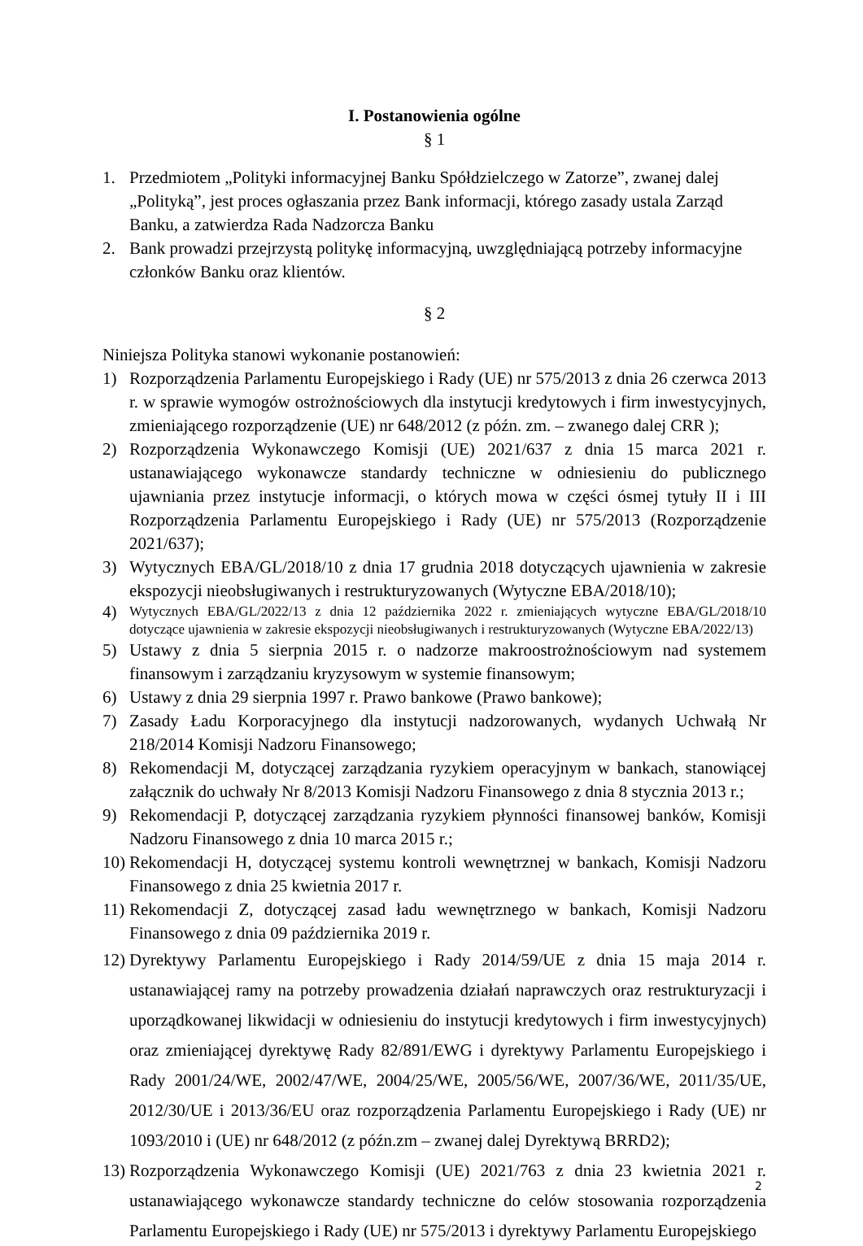I. Postanowienia ogólne
§ 1
1. Przedmiotem „Polityki informacyjnej Banku Spółdzielczego w Zatorze”, zwanej dalej „Polityką”, jest proces ogłaszania przez Bank informacji, którego zasady ustala Zarząd Banku, a zatwierdza Rada Nadzorcza Banku
2. Bank prowadzi przejrzystą politykę informacyjną, uwzględniającą potrzeby informacyjne członków Banku oraz klientów.
§ 2
Niniejsza Polityka stanowi wykonanie postanowień:
1) Rozporządzenia Parlamentu Europejskiego i Rady (UE) nr 575/2013 z dnia 26 czerwca 2013 r. w sprawie wymogów ostrożnościowych dla instytucji kredytowych i firm inwestycyjnych, zmieniającego rozporządzenie (UE) nr 648/2012 (z późn. zm. – zwanego dalej CRR );
2) Rozporządzenia Wykonawczego Komisji (UE) 2021/637 z dnia 15 marca 2021 r. ustanawiającego wykonawcze standardy techniczne w odniesieniu do publicznego ujawniania przez instytucje informacji, o których mowa w części ósmej tytuły II i III Rozporządzenia Parlamentu Europejskiego i Rady (UE) nr 575/2013 (Rozporządzenie 2021/637);
3) Wytycznych EBA/GL/2018/10 z dnia 17 grudnia 2018 dotyczących ujawnienia w zakresie ekspozycji nieobsługiwanych i restrukturyzowanych (Wytyczne EBA/2018/10);
4) Wytycznych EBA/GL/2022/13 z dnia 12 października 2022 r. zmieniających wytyczne EBA/GL/2018/10 dotyczące ujawnienia w zakresie ekspozycji nieobsługiwanych i restrukturyzowanych (Wytyczne EBA/2022/13)
5) Ustawy z dnia 5 sierpnia 2015 r. o nadzorze makroostrożnościowym nad systemem finansowym i zarządzaniu kryzysowym w systemie finansowym;
6) Ustawy z dnia 29 sierpnia 1997 r. Prawo bankowe (Prawo bankowe);
7) Zasady Ładu Korporacyjnego dla instytucji nadzorowanych, wydanych Uchwałą Nr 218/2014 Komisji Nadzoru Finansowego;
8) Rekomendacji M, dotyczącej zarządzania ryzykiem operacyjnym w bankach, stanowiącej załącznik do uchwały Nr 8/2013 Komisji Nadzoru Finansowego z dnia 8 stycznia 2013 r.;
9) Rekomendacji P, dotyczącej zarządzania ryzykiem płynności finansowej banków, Komisji Nadzoru Finansowego z dnia 10 marca 2015 r.;
10) Rekomendacji H, dotyczącej systemu kontroli wewnętrznej w bankach, Komisji Nadzoru Finansowego z dnia 25 kwietnia 2017 r.
11) Rekomendacji Z, dotyczącej zasad ładu wewnętrznego w bankach, Komisji Nadzoru Finansowego z dnia 09 października 2019 r.
12) Dyrektywy Parlamentu Europejskiego i Rady 2014/59/UE z dnia 15 maja 2014 r. ustanawiającej ramy na potrzeby prowadzenia działań naprawczych oraz restrukturyzacji i uporządkowanej likwidacji w odniesieniu do instytucji kredytowych i firm inwestycyjnych) oraz zmieniającej dyrektywę Rady 82/891/EWG i dyrektywy Parlamentu Europejskiego i Rady 2001/24/WE, 2002/47/WE, 2004/25/WE, 2005/56/WE, 2007/36/WE, 2011/35/UE, 2012/30/UE i 2013/36/EU oraz rozporządzenia Parlamentu Europejskiego i Rady (UE) nr 1093/2010 i (UE) nr 648/2012 (z późn.zm – zwanej dalej Dyrektywą BRRD2);
13) Rozporządzenia Wykonawczego Komisji (UE) 2021/763 z dnia 23 kwietnia 2021 r. ustanawiającego wykonawcze standardy techniczne do celów stosowania rozporządzenia Parlamentu Europejskiego i Rady (UE) nr 575/2013 i dyrektywy Parlamentu Europejskiego
2